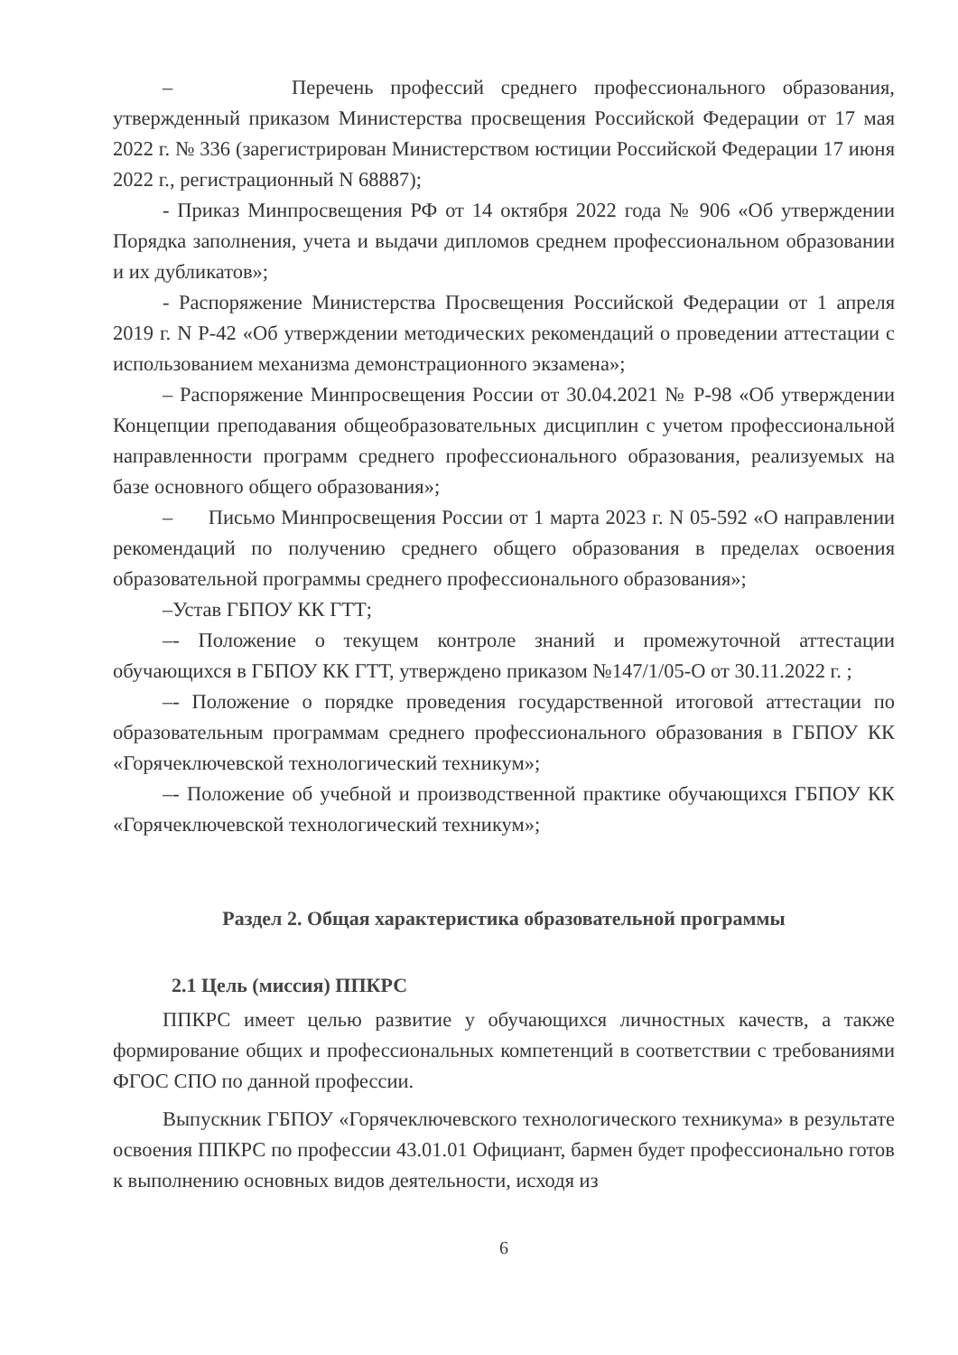– Перечень профессий среднего профессионального образования, утвержденный приказом Министерства просвещения Российской Федерации от 17 мая 2022 г. № 336 (зарегистрирован Министерством юстиции Российской Федерации 17 июня 2022 г., регистрационный N 68887);
- Приказ Минпросвещения РФ от 14 октября 2022 года № 906 «Об утверждении Порядка заполнения, учета и выдачи дипломов среднем профессиональном образовании и их дубликатов»;
- Распоряжение Министерства Просвещения Российской Федерации от 1 апреля 2019 г. N Р-42 «Об утверждении методических рекомендаций о проведении аттестации с использованием механизма демонстрационного экзамена»;
– Распоряжение Минпросвещения России от 30.04.2021 № Р-98 «Об утверждении Концепции преподавания общеобразовательных дисциплин с учетом профессиональной направленности программ среднего профессионального образования, реализуемых на базе основного общего образования»;
– Письмо Минпросвещения России от 1 марта 2023 г. N 05-592 «О направлении рекомендаций по получению среднего общего образования в пределах освоения образовательной программы среднего профессионального образования»;
–Устав ГБПОУ КК ГТТ;
–- Положение о текущем контроле знаний и промежуточной аттестации обучающихся в ГБПОУ КК ГТТ, утверждено приказом №147/1/05-О от 30.11.2022 г. ;
–- Положение о порядке проведения государственной итоговой аттестации по образовательным программам среднего профессионального образования в ГБПОУ КК «Горячеключевской технологический техникум»;
–- Положение об учебной и производственной практике обучающихся ГБПОУ КК «Горячеключевской технологический техникум»;
Раздел 2. Общая характеристика образовательной программы
2.1 Цель (миссия) ППКРС
ППКРС имеет целью развитие у обучающихся личностных качеств, а также формирование общих и профессиональных компетенций в соответствии с требованиями ФГОС СПО по данной профессии.
Выпускник ГБПОУ «Горячеключевского технологического техникума» в результате освоения ППКРС по профессии 43.01.01 Официант, бармен будет профессионально готов к выполнению основных видов деятельности, исходя из
6